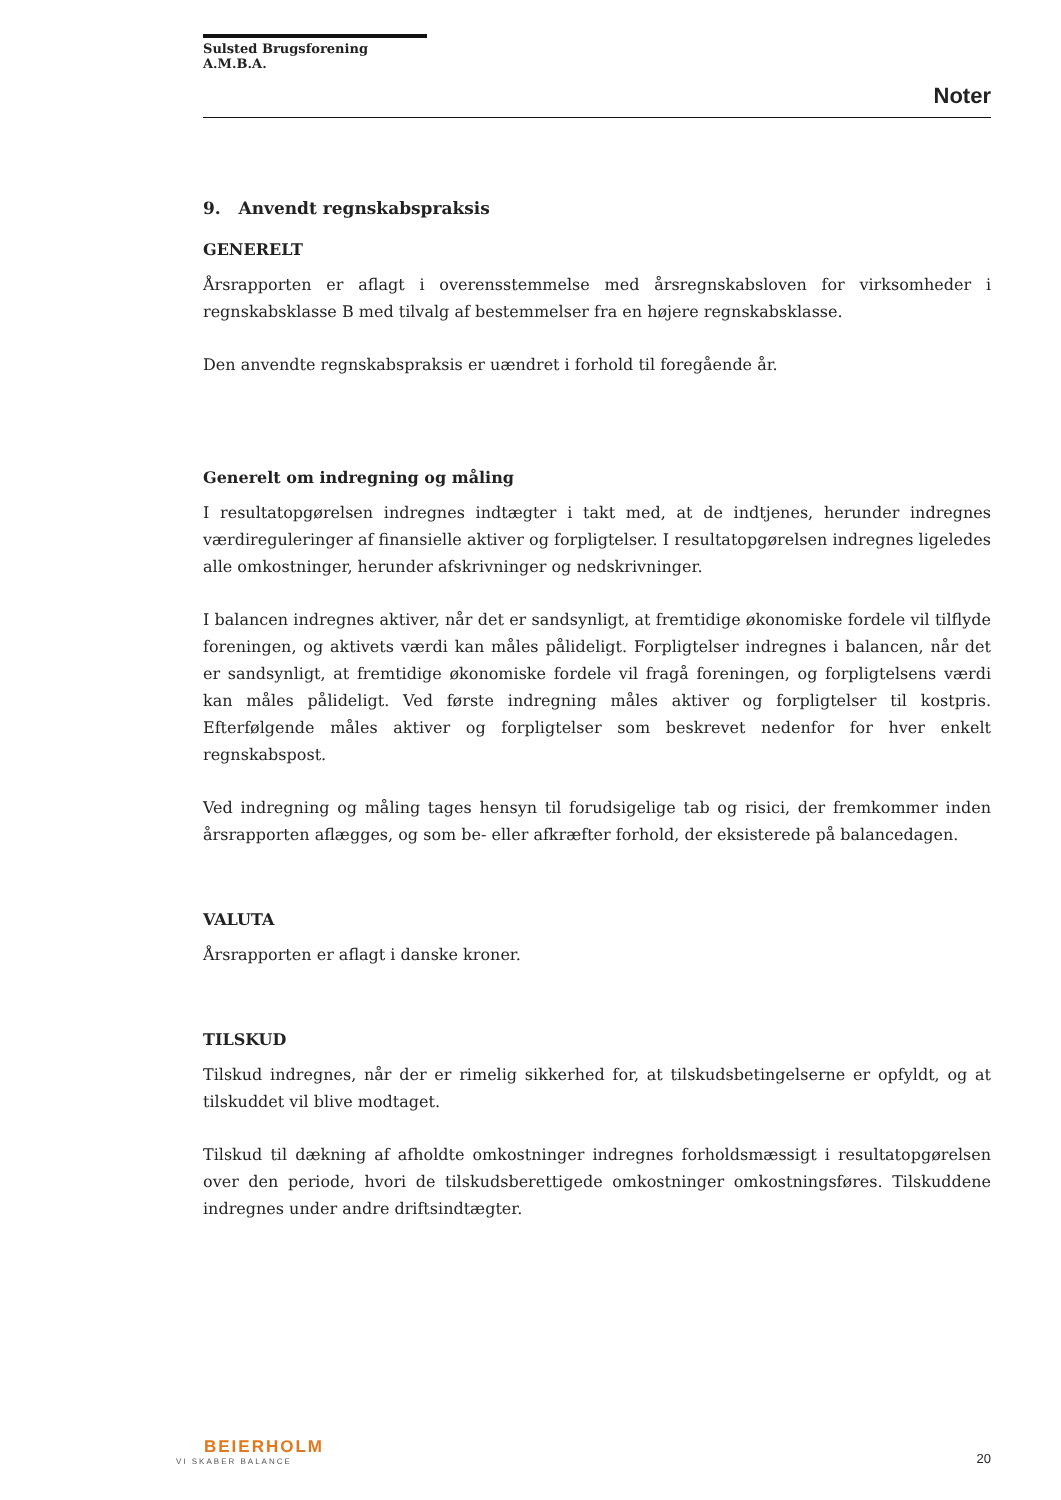Sulsted Brugsforening A.M.B.A.
Noter
9. Anvendt regnskabspraksis
GENERELT
Årsrapporten er aflagt i overensstemmelse med årsregnskabsloven for virksomheder i regnskabsklasse B med tilvalg af bestemmelser fra en højere regnskabsklasse.
Den anvendte regnskabspraksis er uændret i forhold til foregående år.
Generelt om indregning og måling
I resultatopgørelsen indregnes indtægter i takt med, at de indtjenes, herunder indregnes værdireguleringer af finansielle aktiver og forpligtelser. I resultatopgørelsen indregnes ligeledes alle omkostninger, herunder afskrivninger og nedskrivninger.
I balancen indregnes aktiver, når det er sandsynligt, at fremtidige økonomiske fordele vil tilflyde foreningen, og aktivets værdi kan måles pålideligt. Forpligtelser indregnes i balancen, når det er sandsynligt, at fremtidige økonomiske fordele vil fragå foreningen, og forpligtelsens værdi kan måles pålideligt. Ved første indregning måles aktiver og forpligtelser til kostpris. Efterfølgende måles aktiver og forpligtelser som beskrevet nedenfor for hver enkelt regnskabspost.
Ved indregning og måling tages hensyn til forudsigelige tab og risici, der fremkommer inden årsrapporten aflægges, og som be- eller afkræfter forhold, der eksisterede på balancedagen.
VALUTA
Årsrapporten er aflagt i danske kroner.
TILSKUD
Tilskud indregnes, når der er rimelig sikkerhed for, at tilskudsbetingelserne er opfyldt, og at tilskuddet vil blive modtaget.
Tilskud til dækning af afholdte omkostninger indregnes forholdsmæssigt i resultatopgørelsen over den periode, hvori de tilskudsberettigede omkostninger omkostningsføres. Tilskuddene indregnes under andre driftsindtægter.
BEIERHOLM
VI SKABER BALANCE
20